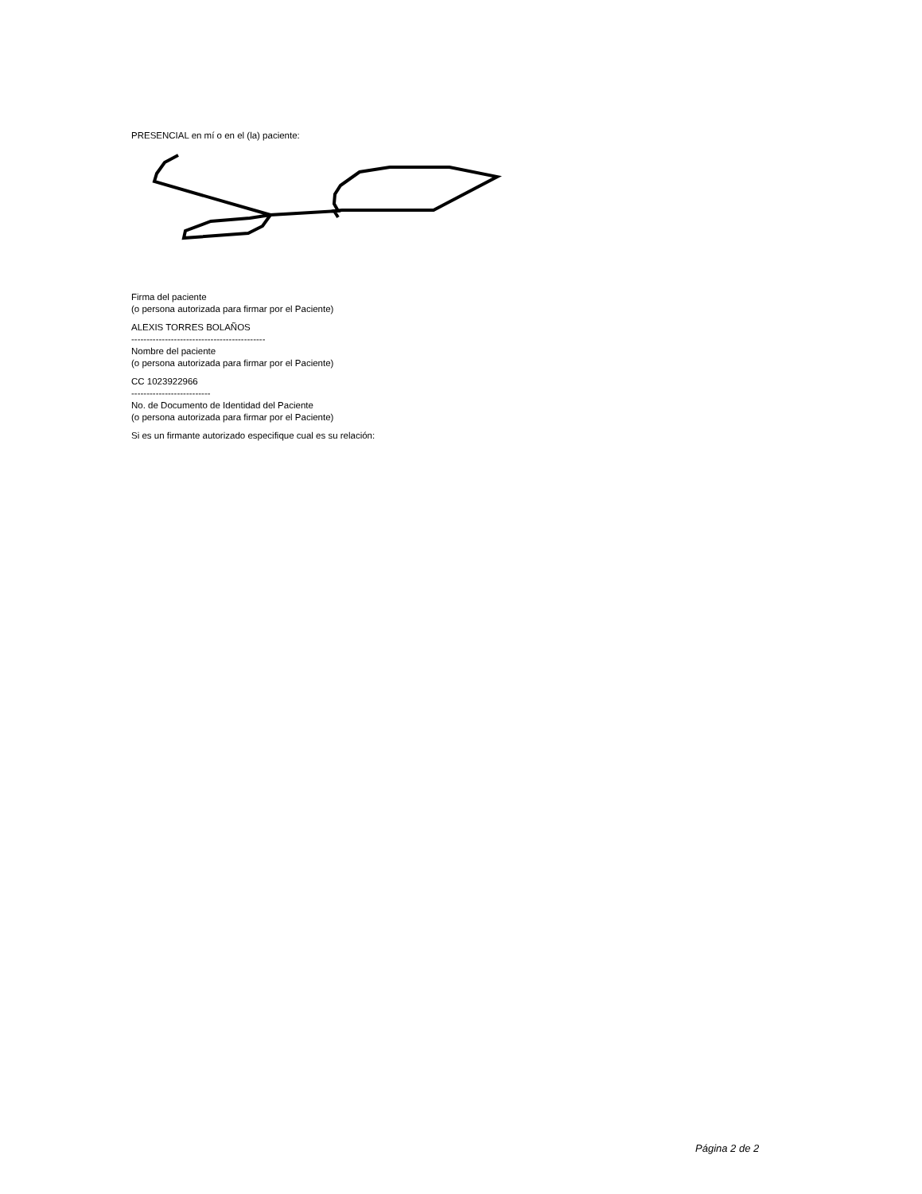PRESENCIAL en mí o en el (la) paciente:
Firma del paciente
(o persona autorizada para firmar por el Paciente)
ALEXIS TORRES BOLAÑOS
--------------------------------------------
Nombre del paciente
(o persona autorizada para firmar por el Paciente)
CC 1023922966
--------------------------
No. de Documento de Identidad del Paciente
(o persona autorizada para firmar por el Paciente)
Si es un firmante autorizado especifique cual es su relación:
Página 2 de 2